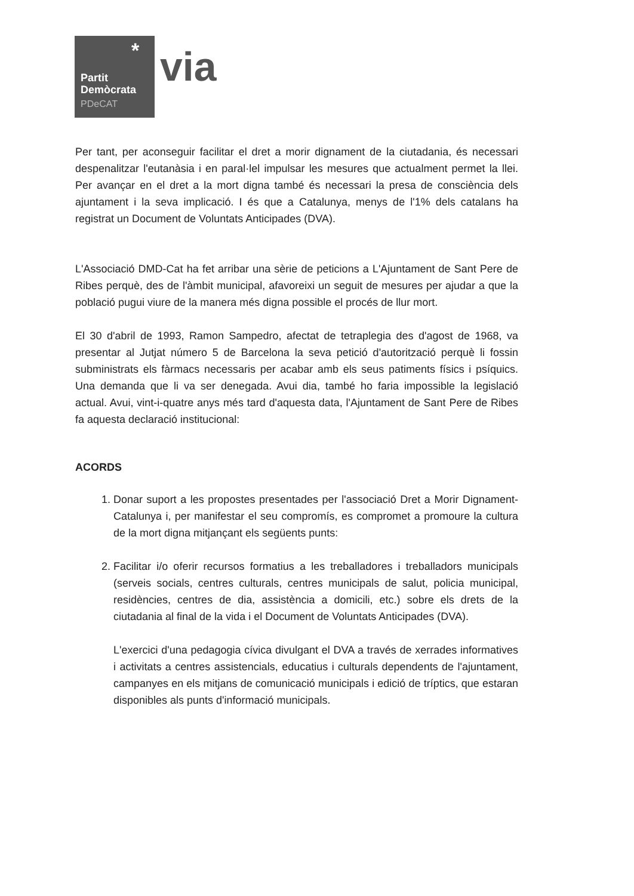*
Partit
Demòcrata
PDeCAT
via
Per tant, per aconseguir facilitar el dret a morir dignament de la ciutadania, és necessari despenalitzar l'eutanàsia i en paral·lel impulsar les mesures que actualment permet la llei. Per avançar en el dret a la mort digna també és necessari la presa de consciència dels ajuntament i la seva implicació. I és que a Catalunya, menys de l'1% dels catalans ha registrat un Document de Voluntats Anticipades (DVA).
L'Associació DMD-Cat ha fet arribar una sèrie de peticions a L'Ajuntament de Sant Pere de Ribes perquè, des de l'àmbit municipal, afavoreixi un seguit de mesures per ajudar a que la població pugui viure de la manera més digna possible el procés de llur mort.
El 30 d'abril de 1993, Ramon Sampedro, afectat de tetraplegia des d'agost de 1968, va presentar al Jutjat número 5 de Barcelona la seva petició d'autorització perquè li fossin subministrats els fàrmacs necessaris per acabar amb els seus patiments físics i psíquics. Una demanda que li va ser denegada. Avui dia, també ho faria impossible la legislació actual. Avui, vint-i-quatre anys més tard d'aquesta data, l'Ajuntament de Sant Pere de Ribes fa aquesta declaració institucional:
ACORDS
1. Donar suport a les propostes presentades per l'associació Dret a Morir Dignament-Catalunya i, per manifestar el seu compromís, es compromet a promoure la cultura de la mort digna mitjançant els següents punts:
2. Facilitar i/o oferir recursos formatius a les treballadores i treballadors municipals (serveis socials, centres culturals, centres municipals de salut, policia municipal, residències, centres de dia, assistència a domicili, etc.) sobre els drets de la ciutadania al final de la vida i el Document de Voluntats Anticipades (DVA).
L'exercici d'una pedagogia cívica divulgant el DVA a través de xerrades informatives i activitats a centres assistencials, educatius i culturals dependents de l'ajuntament, campanyes en els mitjans de comunicació municipals i edició de tríptics, que estaran disponibles als punts d'informació municipals.